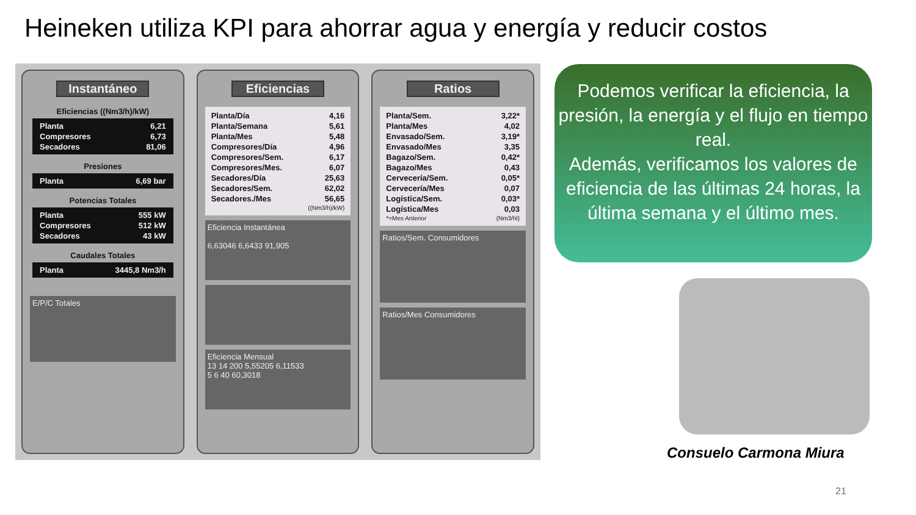Heineken utiliza KPI para ahorrar agua y energía y reducir costos
Instantáneo
Eficiencias ((Nm3/h)/kW)
| Planta | 6,21 |
| Compresores | 6,73 |
| Secadores | 81,06 |
Presiones
| Planta | 6,69 bar |
Potencias Totales
| Planta | 555 kW |
| Compresores | 512 kW |
| Secadores | 43 kW |
Caudales Totales
| Planta | 3445,8 Nm3/h |
E/P/C Totales
Eficiencias
| Planta/Día | 4,16 |
| Planta/Semana | 5,61 |
| Planta/Mes | 5,48 |
| Compresores/Día | 4,96 |
| Compresores/Sem. | 6,17 |
| Compresores/Mes. | 6,07 |
| Secadores/Día | 25,63 |
| Secadores/Sem. | 62,02 |
| Secadores./Mes | 56,65 |
| | ((Nm3/h)/kW) |
Eficiencia Instantánea
6,63046 6,6433 91,905
Eficiencia Mensual
13 14 200 5,55205 6,11533
5 6 40 60,3018
Ratios
| Planta/Sem. | 3,22* |
| Planta/Mes | 4,02 |
| Envasado/Sem. | 3,19* |
| Envasado/Mes | 3,35 |
| Bagazo/Sem. | 0,42* |
| Bagazo/Mes | 0,43 |
| Cervecería/Sem. | 0,05* |
| Cervecería/Mes | 0,07 |
| Logística/Sem. | 0,03* |
| Logística/Mes | 0,03 |
| *=Mes Anterior | (Nm3/hl) |
Ratios/Sem. Consumidores
Ratios/Mes Consumidores
Podemos verificar la eficiencia, la presión, la energía y el flujo en tiempo real.
Además, verificamos los valores de eficiencia de las últimas 24 horas, la última semana y el último mes.
Consuelo Carmona Miura
21